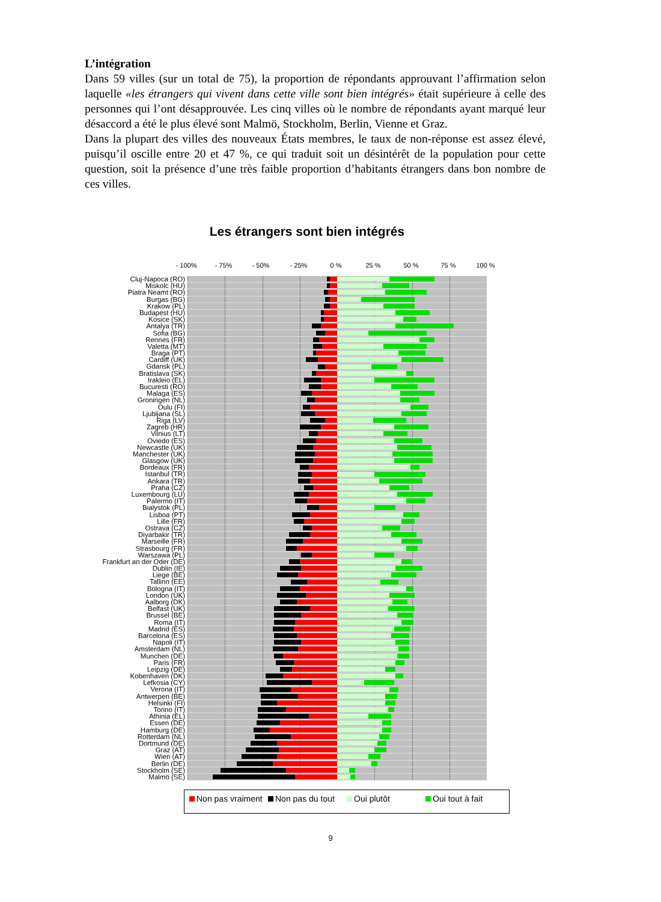L’intégration
Dans 59 villes (sur un total de 75), la proportion de répondants approuvant l’affirmation selon laquelle «les étrangers qui vivent dans cette ville sont bien intégrés» était supérieure à celle des personnes qui l’ont désapprouvée. Les cinq villes où le nombre de répondants ayant marqué leur désaccord a été le plus élevé sont Malmö, Stockholm, Berlin, Vienne et Graz.
Dans la plupart des villes des nouveaux États membres, le taux de non-réponse est assez élevé, puisqu’il oscille entre 20 et 47 %, ce qui traduit soit un désintérêt de la population pour cette question, soit la présence d’une très faible proportion d’habitants étrangers dans bon nombre de ces villes.
Les étrangers sont bien intégrés
- 100% - 75% - 50% - 25% 0 % 25 % 50 % 75 % 100 %
Cluj-Napoca (RO)
Miskolc (HU)
Piatra Neamt (RO)
Burgas (BG)
Krakow (PL)
Budapest (HU)
Kosice (SK)
Antalya (TR)
Sofia (BG)
Rennes (FR)
Valetta (MT)
Braga (PT)
Cardiff (UK)
Gdansk (PL)
Bratislava (SK)
Irakleio (EL)
Bucuresti (RO)
Malaga (ES)
Groningen (NL)
Oulu (FI)
Ljubljana (SL)
Riga (LV)
Zagreb (HR)
Vilnius (LT)
Oviedo (ES)
Newcastle (UK)
Manchester (UK)
Glasgow (UK)
Bordeaux (FR)
Istanbul (TR)
Ankara (TR)
Praha (CZ)
Luxembourg (LU)
Palermo (IT)
Bialystok (PL)
Lisboa (PT)
Lille (FR)
Ostrava (CZ)
Diyarbakir (TR)
Marseille (FR)
Strasbourg (FR)
Warszawa (PL)
Frankfurt an der Oder (DE)
Dublin (IE)
Liege (BE)
Tallinn (EE)
Bologna (IT)
London (UK)
Aalborg (DK)
Belfast (UK)
Brussel (BE)
Roma (IT)
Madrid (ES)
Barcelona (ES)
Napoli (IT)
Amsterdam (NL)
Munchen (DE)
Paris (FR)
Leipzig (DE)
Kobenhaven (DK)
Lefkosia (CY)
Verona (IT)
Antwerpen (BE)
Helsinki (FI)
Torino (IT)
Athinia (EL)
Essen (DE)
Hamburg (DE)
Rotterdam (NL)
Dortmund (DE)
Graz (AT)
Wien (AT)
Berlin (DE)
Stockholm (SE)
Malmö (SE)
Non pas vraiment Non pas du tout Oui plutôt Oui tout à fait
9